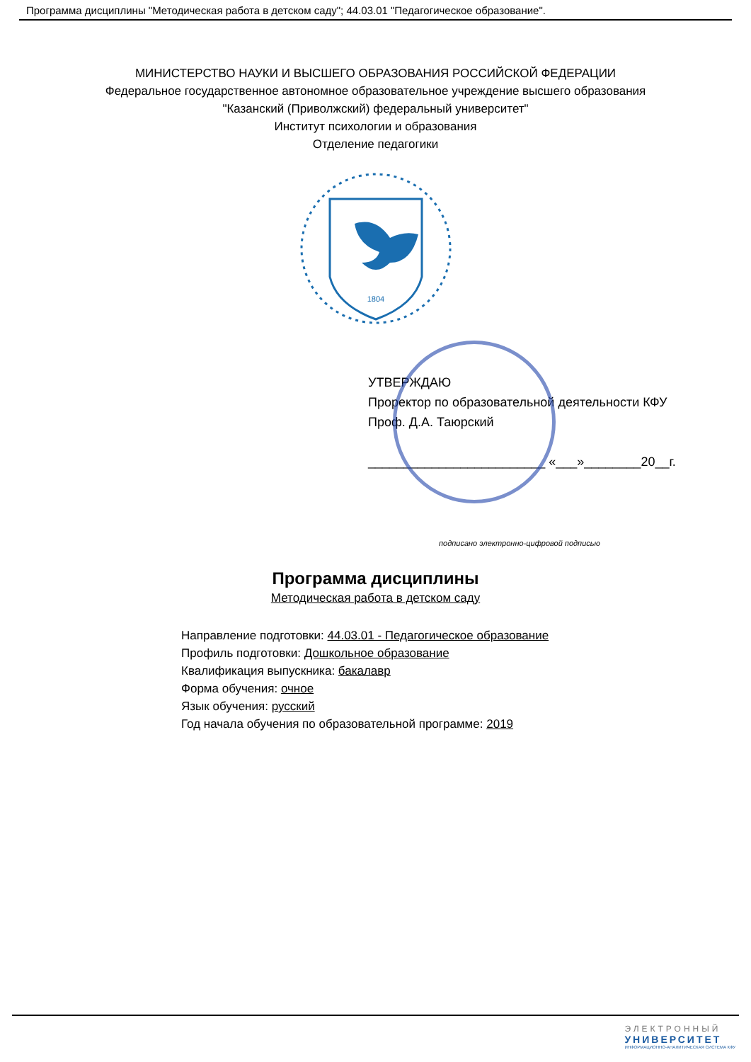Программа дисциплины "Методическая работа в детском саду"; 44.03.01 "Педагогическое образование".
МИНИСТЕРСТВО НАУКИ И ВЫСШЕГО ОБРАЗОВАНИЯ РОССИЙСКОЙ ФЕДЕРАЦИИ
Федеральное государственное автономное образовательное учреждение высшего образования
"Казанский (Приволжский) федеральный университет"
Институт психологии и образования
Отделение педагогики
1804
УТВЕРЖДАЮ
Проректор по образовательной деятельности КФУ
Проф. Д.А. Таюрский
_________________________ «___»________20__г.
подписано электронно-цифровой подписью
Программа дисциплины
Методическая работа в детском саду
Направление подготовки: 44.03.01 - Педагогическое образование
Профиль подготовки: Дошкольное образование
Квалификация выпускника: бакалавр
Форма обучения: очное
Язык обучения: русский
Год начала обучения по образовательной программе: 2019
ЭЛЕКТРОННЫЙ
УНИВЕРСИТЕТ
ИНФОРМАЦИОННО-АНАЛИТИЧЕСКАЯ СИСТЕМА КФУ